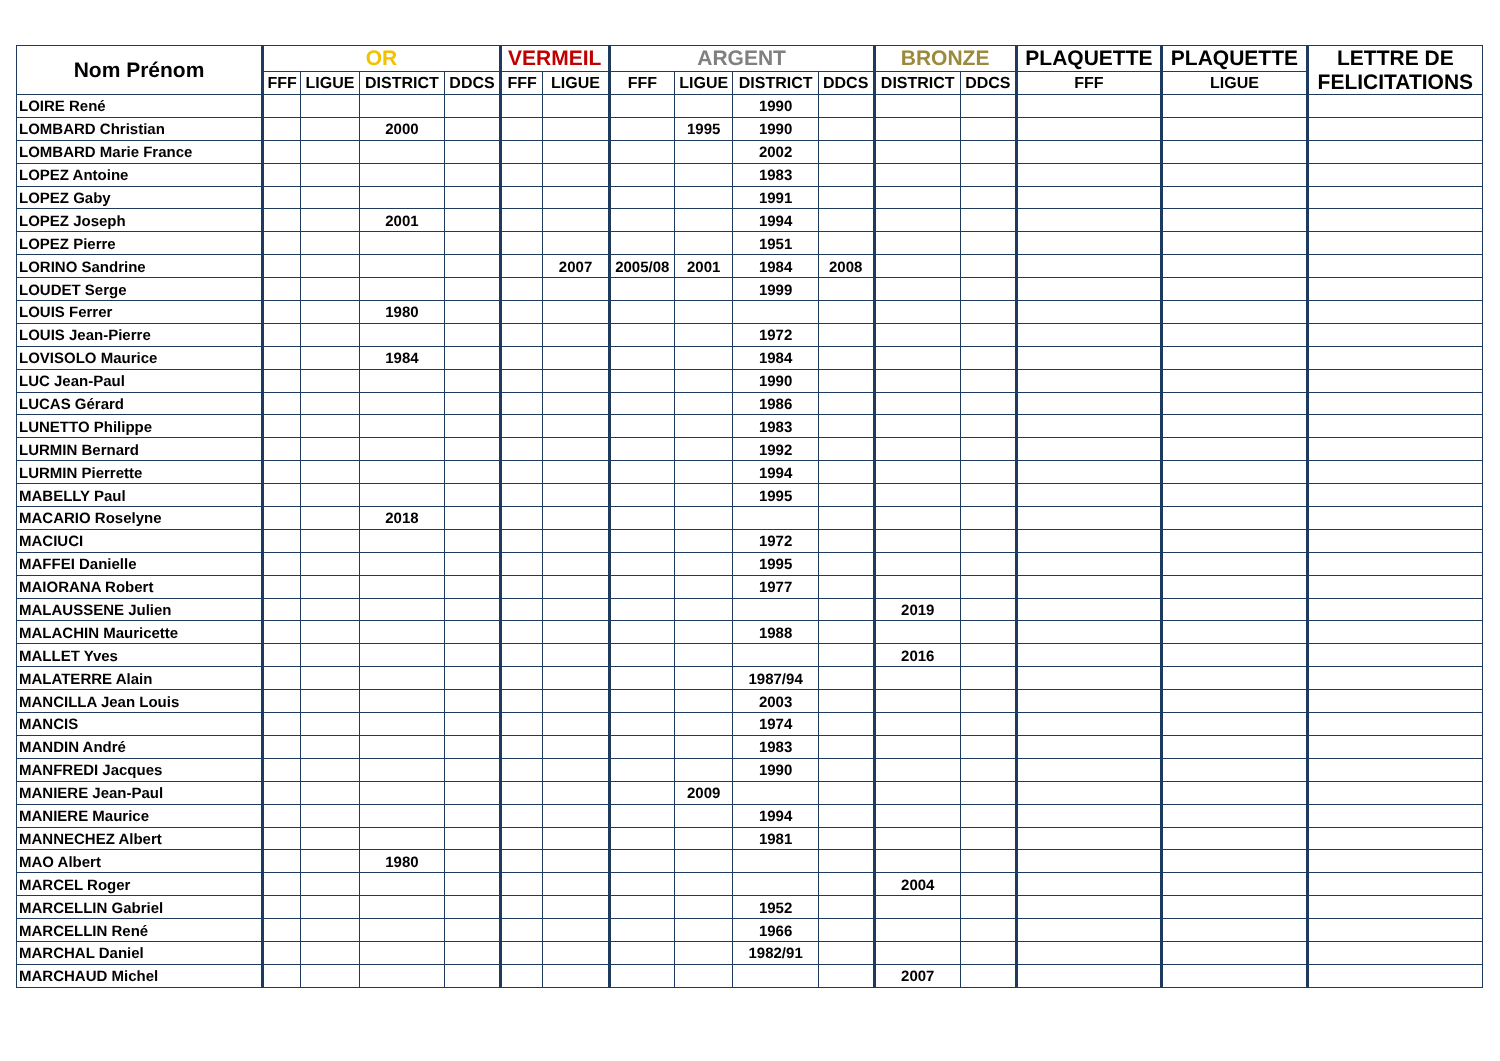| Nom Prénom | OR | | | | VERMEIL | | ARGENT | | | | BRONZE | | PLAQUETTE | PLAQUETTE | LETTRE DE FELICITATIONS |
| --- | --- | --- | --- | --- | --- | --- | --- | --- | --- | --- | --- | --- | --- | --- | --- |
| | FFF | LIGUE | DISTRICT | DDCS | FFF | LIGUE | FFF | LIGUE | DISTRICT | DDCS | DISTRICT | DDCS | FFF | LIGUE | |
| LOIRE René | | | | | | | | | 1990 | | | | | | |
| LOMBARD Christian | | | 2000 | | | | | 1995 | 1990 | | | | | | |
| LOMBARD Marie France | | | | | | | | | 2002 | | | | | | |
| LOPEZ Antoine | | | | | | | | | 1983 | | | | | | |
| LOPEZ Gaby | | | | | | | | | 1991 | | | | | | |
| LOPEZ Joseph | | | 2001 | | | | | | 1994 | | | | | | |
| LOPEZ Pierre | | | | | | | | | 1951 | | | | | | |
| LORINO Sandrine | | | | | | 2007 | 2005/08 | 2001 | 1984 | 2008 | | | | | |
| LOUDET Serge | | | | | | | | | 1999 | | | | | | |
| LOUIS Ferrer | | | 1980 | | | | | | | | | | | | |
| LOUIS Jean-Pierre | | | | | | | | | 1972 | | | | | | |
| LOVISOLO Maurice | | | 1984 | | | | | | 1984 | | | | | | |
| LUC Jean-Paul | | | | | | | | | 1990 | | | | | | |
| LUCAS Gérard | | | | | | | | | 1986 | | | | | | |
| LUNETTO Philippe | | | | | | | | | 1983 | | | | | | |
| LURMIN Bernard | | | | | | | | | 1992 | | | | | | |
| LURMIN Pierrette | | | | | | | | | 1994 | | | | | | |
| MABELLY Paul | | | | | | | | | 1995 | | | | | | |
| MACARIO Roselyne | | | 2018 | | | | | | | | | | | | |
| MACIUCI | | | | | | | | | 1972 | | | | | | |
| MAFFEI Danielle | | | | | | | | | 1995 | | | | | | |
| MAIORANA Robert | | | | | | | | | 1977 | | | | | | |
| MALAUSSENE Julien | | | | | | | | | | | 2019 | | | | |
| MALACHIN Mauricette | | | | | | | | | 1988 | | | | | | |
| MALLET Yves | | | | | | | | | | | 2016 | | | | |
| MALATERRE Alain | | | | | | | | | 1987/94 | | | | | | |
| MANCILLA Jean Louis | | | | | | | | | 2003 | | | | | | |
| MANCIS | | | | | | | | | 1974 | | | | | | |
| MANDIN André | | | | | | | | | 1983 | | | | | | |
| MANFREDI Jacques | | | | | | | | | 1990 | | | | | | |
| MANIERE Jean-Paul | | | | | | | | 2009 | | | | | | | |
| MANIERE Maurice | | | | | | | | | 1994 | | | | | | |
| MANNECHEZ Albert | | | | | | | | | 1981 | | | | | | |
| MAO Albert | | | 1980 | | | | | | | | | | | | |
| MARCEL Roger | | | | | | | | | | | 2004 | | | | |
| MARCELLIN Gabriel | | | | | | | | | 1952 | | | | | | |
| MARCELLIN René | | | | | | | | | 1966 | | | | | | |
| MARCHAL Daniel | | | | | | | | | 1982/91 | | | | | | |
| MARCHAUD Michel | | | | | | | | | | | 2007 | | | | |